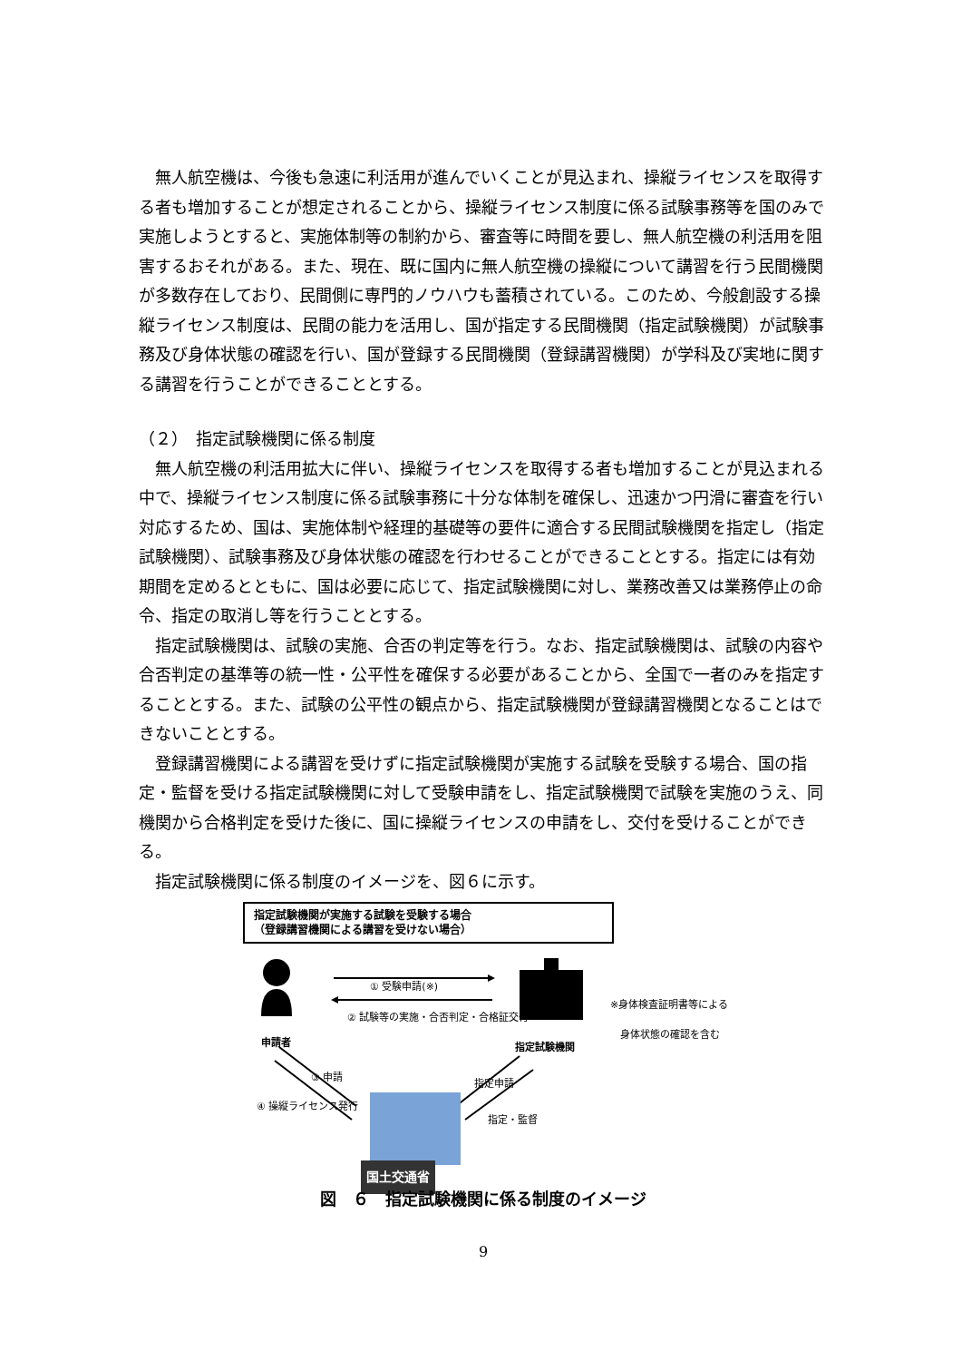無人航空機は、今後も急速に利活用が進んでいくことが見込まれ、操縦ライセンスを取得する者も増加することが想定されることから、操縦ライセンス制度に係る試験事務等を国のみで実施しようとすると、実施体制等の制約から、審査等に時間を要し、無人航空機の利活用を阻害するおそれがある。また、現在、既に国内に無人航空機の操縦について講習を行う民間機関が多数存在しており、民間側に専門的ノウハウも蓄積されている。このため、今般創設する操縦ライセンス制度は、民間の能力を活用し、国が指定する民間機関（指定試験機関）が試験事務及び身体状態の確認を行い、国が登録する民間機関（登録講習機関）が学科及び実地に関する講習を行うことができることとする。
（２）　指定試験機関に係る制度
無人航空機の利活用拡大に伴い、操縦ライセンスを取得する者も増加することが見込まれる中で、操縦ライセンス制度に係る試験事務に十分な体制を確保し、迅速かつ円滑に審査を行い対応するため、国は、実施体制や経理的基礎等の要件に適合する民間試験機関を指定し（指定試験機関）、試験事務及び身体状態の確認を行わせることができることとする。指定には有効期間を定めるとともに、国は必要に応じて、指定試験機関に対し、業務改善又は業務停止の命令、指定の取消し等を行うこととする。
指定試験機関は、試験の実施、合否の判定等を行う。なお、指定試験機関は、試験の内容や合否判定の基準等の統一性・公平性を確保する必要があることから、全国で一者のみを指定することとする。また、試験の公平性の観点から、指定試験機関が登録講習機関となることはできないこととする。
登録講習機関による講習を受けずに指定試験機関が実施する試験を受験する場合、国の指定・監督を受ける指定試験機関に対して受験申請をし、指定試験機関で試験を実施のうえ、同機関から合格判定を受けた後に、国に操縦ライセンスの申請をし、交付を受けることができる。
指定試験機関に係る制度のイメージを、図６に示す。
指定試験機関が実施する試験を受験する場合
（登録講習機関による講習を受けない場合）
① 受験申請(※)
② 試験等の実施・合否判定・合格証交付
※身体検査証明書等による
　身体状態の確認を含む
申請者 指定試験機関
③ 申請
④ 操縦ライセンス発行
指定申請
指定・監督
国土交通省
図　６　指定試験機関に係る制度のイメージ
9